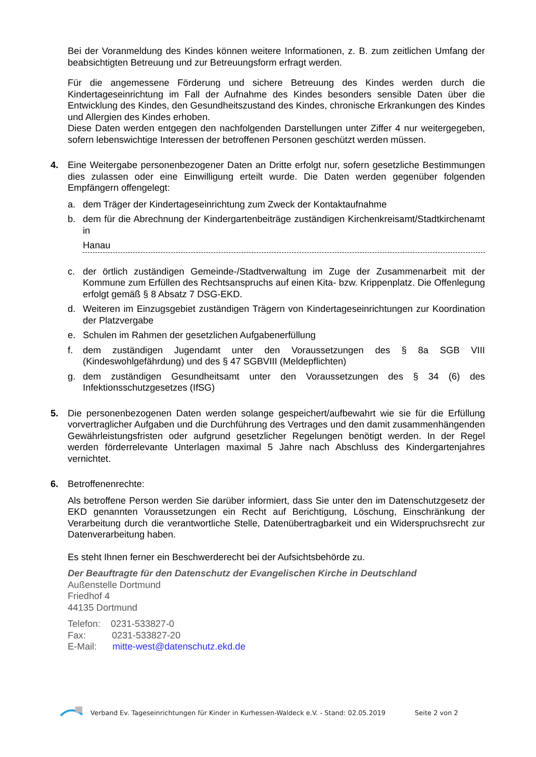Bei der Voranmeldung des Kindes können weitere Informationen, z. B. zum zeitlichen Umfang der beabsichtigten Betreuung und zur Betreuungsform erfragt werden.
Für die angemessene Förderung und sichere Betreuung des Kindes werden durch die Kindertageseinrichtung im Fall der Aufnahme des Kindes besonders sensible Daten über die Entwicklung des Kindes, den Gesundheitszustand des Kindes, chronische Erkrankungen des Kindes und Allergien des Kindes erhoben.
Diese Daten werden entgegen den nachfolgenden Darstellungen unter Ziffer 4 nur weitergegeben, sofern lebenswichtige Interessen der betroffenen Personen geschützt werden müssen.
4. Eine Weitergabe personenbezogener Daten an Dritte erfolgt nur, sofern gesetzliche Bestimmungen dies zulassen oder eine Einwilligung erteilt wurde. Die Daten werden gegenüber folgenden Empfängern offengelegt:
a. dem Träger der Kindertageseinrichtung zum Zweck der Kontaktaufnahme
b. dem für die Abrechnung der Kindergartenbeiträge zuständigen Kirchenkreisamt/Stadtkirchenamt in
Hanau
c. der örtlich zuständigen Gemeinde-/Stadtverwaltung im Zuge der Zusammenarbeit mit der Kommune zum Erfüllen des Rechtsanspruchs auf einen Kita- bzw. Krippenplatz. Die Offenlegung erfolgt gemäß § 8 Absatz 7 DSG-EKD.
d. Weiteren im Einzugsgebiet zuständigen Trägern von Kindertageseinrichtungen zur Koordination der Platzvergabe
e. Schulen im Rahmen der gesetzlichen Aufgabenerfüllung
f. dem zuständigen Jugendamt unter den Voraussetzungen des § 8a SGB VIII (Kindeswohlgefährdung) und des § 47 SGBVIII (Meldepflichten)
g. dem zuständigen Gesundheitsamt unter den Voraussetzungen des § 34 (6) des Infektionsschutzgesetzes (IfSG)
5. Die personenbezogenen Daten werden solange gespeichert/aufbewahrt wie sie für die Erfüllung vorvertraglicher Aufgaben und die Durchführung des Vertrages und den damit zusammenhängenden Gewährleistungsfristen oder aufgrund gesetzlicher Regelungen benötigt werden. In der Regel werden förderrelevante Unterlagen maximal 5 Jahre nach Abschluss des Kindergartenjahres vernichtet.
6. Betroffenenrechte:
Als betroffene Person werden Sie darüber informiert, dass Sie unter den im Datenschutzgesetz der EKD genannten Voraussetzungen ein Recht auf Berichtigung, Löschung, Einschränkung der Verarbeitung durch die verantwortliche Stelle, Datenübertragbarkeit und ein Widerspruchsrecht zur Datenverarbeitung haben.
Es steht Ihnen ferner ein Beschwerderecht bei der Aufsichtsbehörde zu.
Der Beauftragte für den Datenschutz der Evangelischen Kirche in Deutschland
Außenstelle Dortmund
Friedhof 4
44135 Dortmund
Telefon: 0231-533827-0
Fax: 0231-533827-20
E-Mail: mitte-west@datenschutz.ekd.de
Verband Ev. Tageseinrichtungen für Kinder in Kurhessen-Waldeck e.V. - Stand: 02.05.2019 Seite 2 von 2